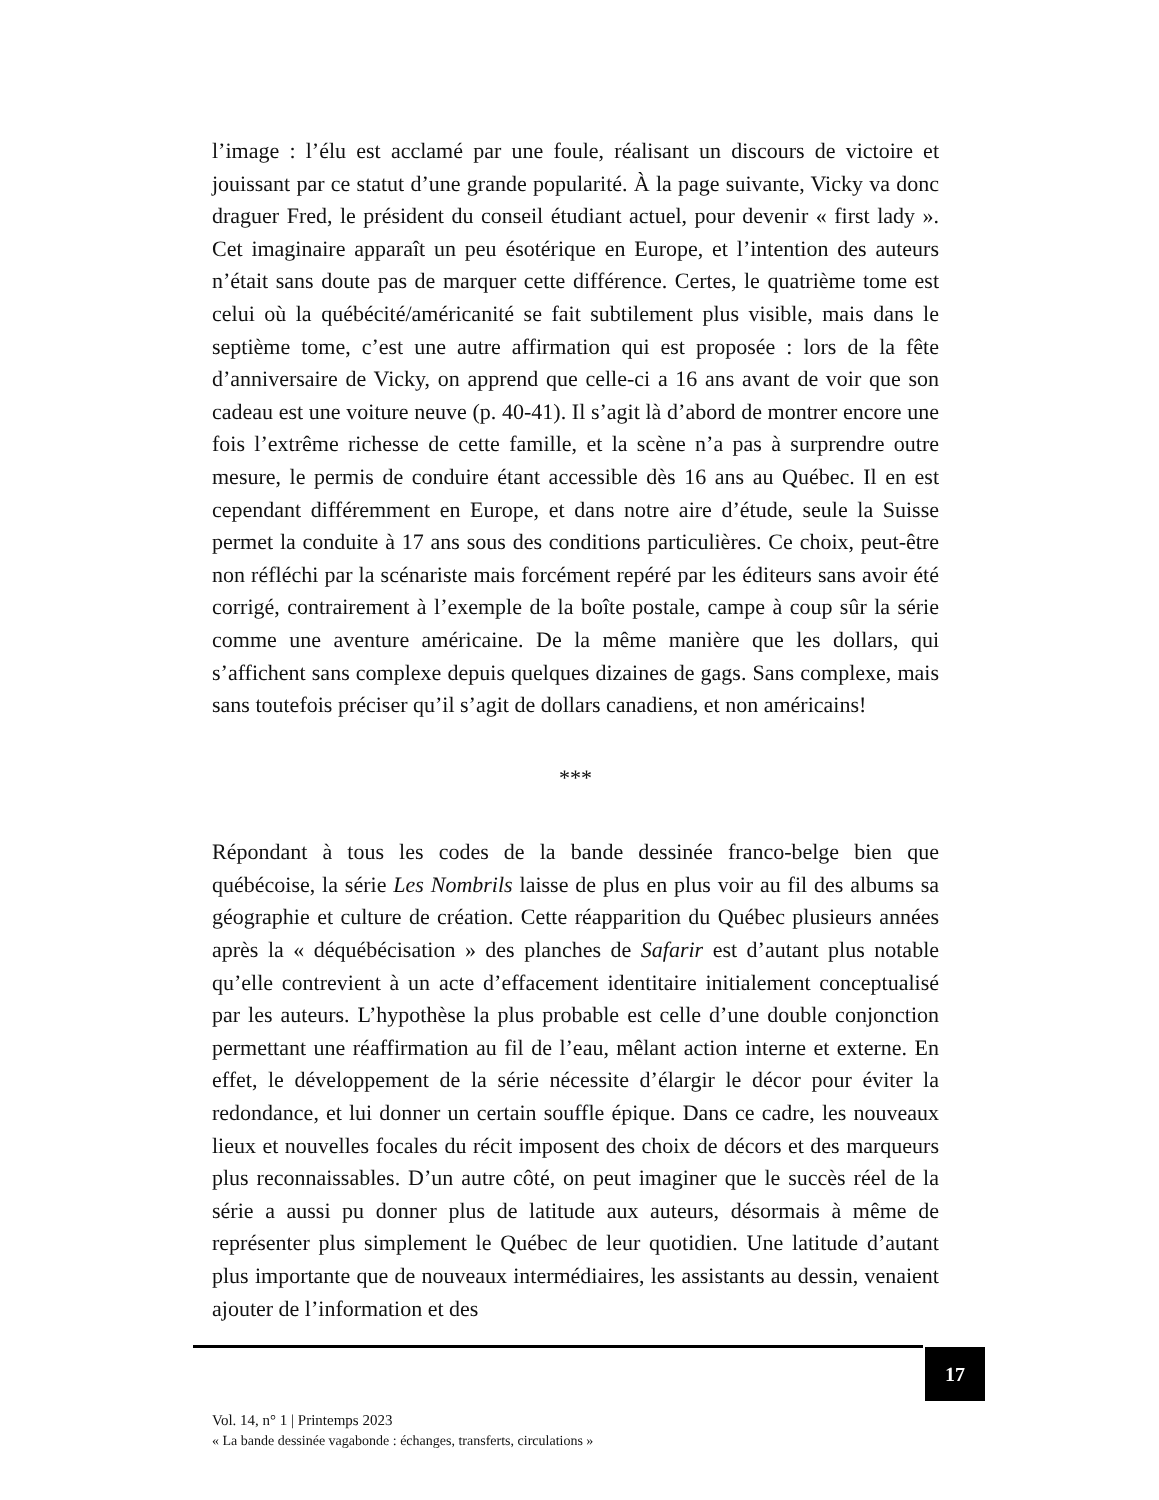l’image : l’élu est acclamé par une foule, réalisant un discours de victoire et jouissant par ce statut d’une grande popularité. À la page suivante, Vicky va donc draguer Fred, le président du conseil étudiant actuel, pour devenir « first lady ». Cet imaginaire apparaît un peu ésotérique en Europe, et l’intention des auteurs n’était sans doute pas de marquer cette différence. Certes, le quatrième tome est celui où la québécité/américanité se fait subtilement plus visible, mais dans le septième tome, c’est une autre affirmation qui est proposée : lors de la fête d’anniversaire de Vicky, on apprend que celle-ci a 16 ans avant de voir que son cadeau est une voiture neuve (p. 40-41). Il s’agit là d’abord de montrer encore une fois l’extrême richesse de cette famille, et la scène n’a pas à surprendre outre mesure, le permis de conduire étant accessible dès 16 ans au Québec. Il en est cependant différemment en Europe, et dans notre aire d’étude, seule la Suisse permet la conduite à 17 ans sous des conditions particulières. Ce choix, peut-être non réfléchi par la scénariste mais forcément repéré par les éditeurs sans avoir été corrigé, contrairement à l’exemple de la boîte postale, campe à coup sûr la série comme une aventure américaine. De la même manière que les dollars, qui s’affichent sans complexe depuis quelques dizaines de gags. Sans complexe, mais sans toutefois préciser qu’il s’agit de dollars canadiens, et non américains!
***
Répondant à tous les codes de la bande dessinée franco-belge bien que québécoise, la série Les Nombrils laisse de plus en plus voir au fil des albums sa géographie et culture de création. Cette réapparition du Québec plusieurs années après la « déquébécisation » des planches de Safarir est d’autant plus notable qu’elle contrevient à un acte d’effacement identitaire initialement conceptualisé par les auteurs. L’hypothèse la plus probable est celle d’une double conjonction permettant une réaffirmation au fil de l’eau, mêlant action interne et externe. En effet, le développement de la série nécessite d’élargir le décor pour éviter la redondance, et lui donner un certain souffle épique. Dans ce cadre, les nouveaux lieux et nouvelles focales du récit imposent des choix de décors et des marqueurs plus reconnaissables. D’un autre côté, on peut imaginer que le succès réel de la série a aussi pu donner plus de latitude aux auteurs, désormais à même de représenter plus simplement le Québec de leur quotidien. Une latitude d’autant plus importante que de nouveaux intermédiaires, les assistants au dessin, venaient ajouter de l’information et des
17
Vol. 14, n° 1 | Printemps 2023
« La bande dessinée vagabonde : échanges, transferts, circulations »